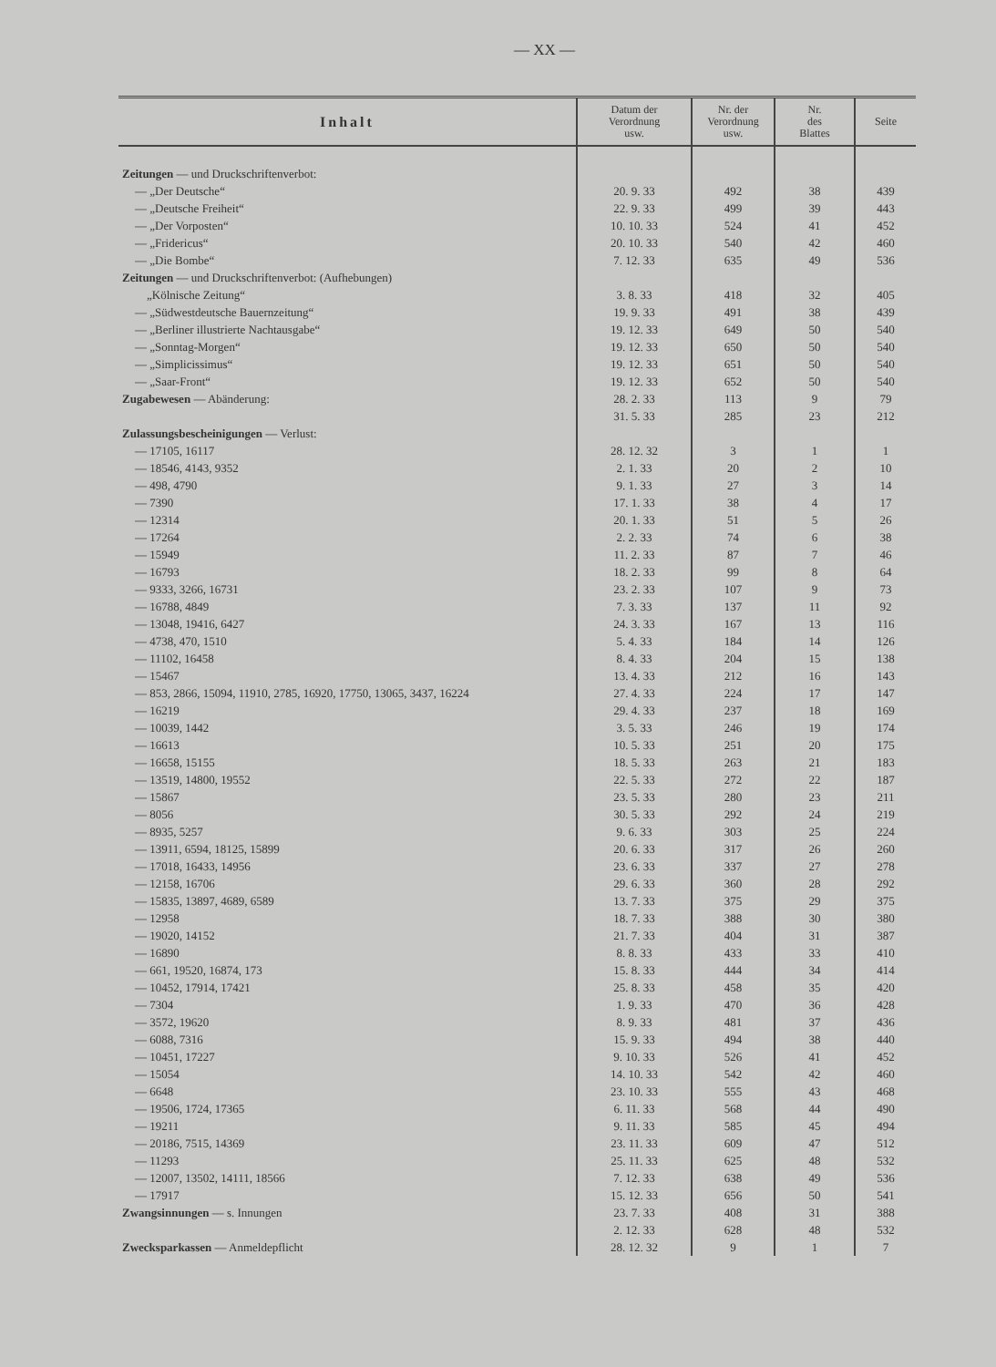— XX —
| Inhalt | Datum der Verordnung usw. | Nr. der Verordnung usw. | Nr. des Blattes | Seite |
| --- | --- | --- | --- | --- |
| Zeitungen — und Druckschriftenverbot: | | | | |
| — „Der Deutsche“ | 20. 9. 33 | 492 | 38 | 439 |
| — „Deutsche Freiheit“ | 22. 9. 33 | 499 | 39 | 443 |
| — „Der Vorposten“ | 10. 10. 33 | 524 | 41 | 452 |
| — „Fridericus“ | 20. 10. 33 | 540 | 42 | 460 |
| — „Die Bombe“ | 7. 12. 33 | 635 | 49 | 536 |
| Zeitungen — und Druckschriftenverbot: (Aufhebungen) | | | | |
| „Kölnische Zeitung“ | 3. 8. 33 | 418 | 32 | 405 |
| — „Südwestdeutsche Bauernzeitung“ | 19. 9. 33 | 491 | 38 | 439 |
| — „Berliner illustrierte Nachtausgabe“ | 19. 12. 33 | 649 | 50 | 540 |
| — „Sonntag-Morgen“ | 19. 12. 33 | 650 | 50 | 540 |
| — „Simplicissimus“ | 19. 12. 33 | 651 | 50 | 540 |
| — „Saar-Front“ | 19. 12. 33 | 652 | 50 | 540 |
| Zugabewesen — Abänderung: | 28. 2. 33 | 113 | 9 | 79 |
| | 31. 5. 33 | 285 | 23 | 212 |
| Zulassungsbescheinigungen — Verlust: | | | | |
| — 17105, 16117 | 28. 12. 32 | 3 | 1 | 1 |
| — 18546, 4143, 9352 | 2. 1. 33 | 20 | 2 | 10 |
| — 498, 4790 | 9. 1. 33 | 27 | 3 | 14 |
| — 7390 | 17. 1. 33 | 38 | 4 | 17 |
| — 12314 | 20. 1. 33 | 51 | 5 | 26 |
| — 17264 | 2. 2. 33 | 74 | 6 | 38 |
| — 15949 | 11. 2. 33 | 87 | 7 | 46 |
| — 16793 | 18. 2. 33 | 99 | 8 | 64 |
| — 9333, 3266, 16731 | 23. 2. 33 | 107 | 9 | 73 |
| — 16788, 4849 | 7. 3. 33 | 137 | 11 | 92 |
| — 13048, 19416, 6427 | 24. 3. 33 | 167 | 13 | 116 |
| — 4738, 470, 1510 | 5. 4. 33 | 184 | 14 | 126 |
| — 11102, 16458 | 8. 4. 33 | 204 | 15 | 138 |
| — 15467 | 13. 4. 33 | 212 | 16 | 143 |
| — 853, 2866, 15094, 11910, 2785, 16920, 17750, 13065, 3437, 16224 | 27. 4. 33 | 224 | 17 | 147 |
| — 16219 | 29. 4. 33 | 237 | 18 | 169 |
| — 10039, 1442 | 3. 5. 33 | 246 | 19 | 174 |
| — 16613 | 10. 5. 33 | 251 | 20 | 175 |
| — 16658, 15155 | 18. 5. 33 | 263 | 21 | 183 |
| — 13519, 14800, 19552 | 22. 5. 33 | 272 | 22 | 187 |
| — 15867 | 23. 5. 33 | 280 | 23 | 211 |
| — 8056 | 30. 5. 33 | 292 | 24 | 219 |
| — 8935, 5257 | 9. 6. 33 | 303 | 25 | 224 |
| — 13911, 6594, 18125, 15899 | 20. 6. 33 | 317 | 26 | 260 |
| — 17018, 16433, 14956 | 23. 6. 33 | 337 | 27 | 278 |
| — 12158, 16706 | 29. 6. 33 | 360 | 28 | 292 |
| — 15835, 13897, 4689, 6589 | 13. 7. 33 | 375 | 29 | 375 |
| — 12958 | 18. 7. 33 | 388 | 30 | 380 |
| — 19020, 14152 | 21. 7. 33 | 404 | 31 | 387 |
| — 16890 | 8. 8. 33 | 433 | 33 | 410 |
| — 661, 19520, 16874, 173 | 15. 8. 33 | 444 | 34 | 414 |
| — 10452, 17914, 17421 | 25. 8. 33 | 458 | 35 | 420 |
| — 7304 | 1. 9. 33 | 470 | 36 | 428 |
| — 3572, 19620 | 8. 9. 33 | 481 | 37 | 436 |
| — 6088, 7316 | 15. 9. 33 | 494 | 38 | 440 |
| — 10451, 17227 | 9. 10. 33 | 526 | 41 | 452 |
| — 15054 | 14. 10. 33 | 542 | 42 | 460 |
| — 6648 | 23. 10. 33 | 555 | 43 | 468 |
| — 19506, 1724, 17365 | 6. 11. 33 | 568 | 44 | 490 |
| — 19211 | 9. 11. 33 | 585 | 45 | 494 |
| — 20186, 7515, 14369 | 23. 11. 33 | 609 | 47 | 512 |
| — 11293 | 25. 11. 33 | 625 | 48 | 532 |
| — 12007, 13502, 14111, 18566 | 7. 12. 33 | 638 | 49 | 536 |
| — 17917 | 15. 12. 33 | 656 | 50 | 541 |
| Zwangsinnungen — s. Innungen | 23. 7. 33 | 408 | 31 | 388 |
| | 2. 12. 33 | 628 | 48 | 532 |
| Zwecksparkassen — Anmeldepflicht | 28. 12. 32 | 9 | 1 | 7 |